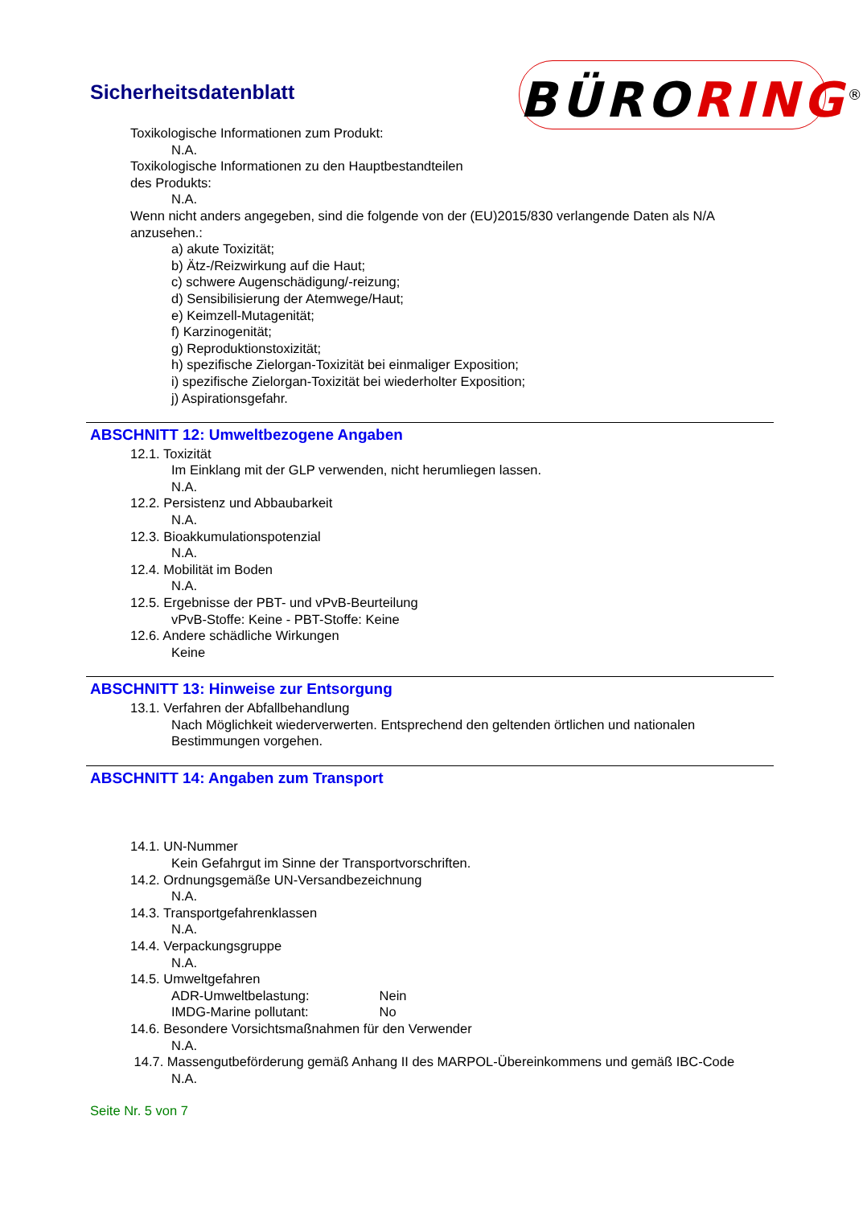Sicherheitsdatenblatt BÜRORING<sup>®</sup>
Toxikologische Informationen zum Produkt:
N.A.
Toxikologische Informationen zu den Hauptbestandteilen
des Produkts:
N.A.
Wenn nicht anders angegeben, sind die folgende von der (EU)2015/830 verlangende Daten als N/A anzusehen.:
a) akute Toxizität;
b) Ätz-/Reizwirkung auf die Haut;
c) schwere Augenschädigung/-reizung;
d) Sensibilisierung der Atemwege/Haut;
e) Keimzell-Mutagenität;
f) Karzinogenität;
g) Reproduktionstoxizität;
h) spezifische Zielorgan-Toxizität bei einmaliger Exposition;
i) spezifische Zielorgan-Toxizität bei wiederholter Exposition;
j) Aspirationsgefahr.
ABSCHNITT 12: Umweltbezogene Angaben
12.1. Toxizität
Im Einklang mit der GLP verwenden, nicht herumliegen lassen.
N.A.
12.2. Persistenz und Abbaubarkeit
N.A.
12.3. Bioakkumulationspotenzial
N.A.
12.4. Mobilität im Boden
N.A.
12.5. Ergebnisse der PBT- und vPvB-Beurteilung
vPvB-Stoffe: Keine - PBT-Stoffe: Keine
12.6. Andere schädliche Wirkungen
Keine
ABSCHNITT 13: Hinweise zur Entsorgung
13.1. Verfahren der Abfallbehandlung
Nach Möglichkeit wiederverwerten. Entsprechend den geltenden örtlichen und nationalen Bestimmungen vorgehen.
ABSCHNITT 14: Angaben zum Transport
14.1. UN-Nummer
Kein Gefahrgut im Sinne der Transportvorschriften.
14.2. Ordnungsgemäße UN-Versandbezeichnung
N.A.
14.3. Transportgefahrenklassen
N.A.
14.4. Verpackungsgruppe
N.A.
14.5. Umweltgefahren
ADR-Umweltbelastung: Nein
IMDG-Marine pollutant: No
14.6. Besondere Vorsichtsmaßnahmen für den Verwender
N.A.
14.7. Massengutbeförderung gemäß Anhang II des MARPOL-Übereinkommens und gemäß IBC-Code
N.A.
Seite Nr. 5 von 7